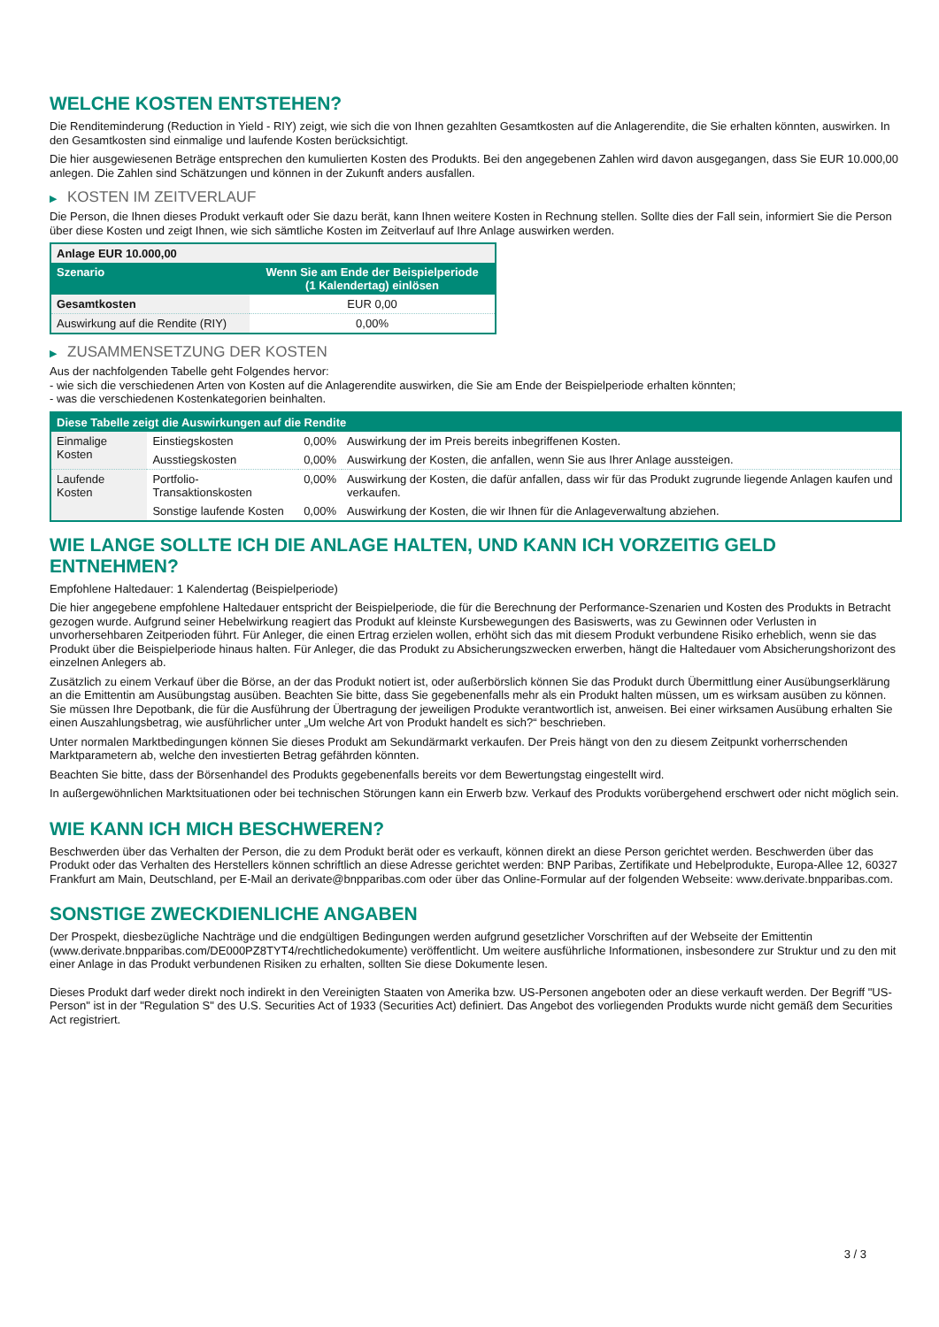WELCHE KOSTEN ENTSTEHEN?
Die Renditeminderung (Reduction in Yield - RIY) zeigt, wie sich die von Ihnen gezahlten Gesamtkosten auf die Anlagerendite, die Sie erhalten könnten, auswirken. In den Gesamtkosten sind einmalige und laufende Kosten berücksichtigt.
Die hier ausgewiesenen Beträge entsprechen den kumulierten Kosten des Produkts. Bei den angegebenen Zahlen wird davon ausgegangen, dass Sie EUR 10.000,00 anlegen. Die Zahlen sind Schätzungen und können in der Zukunft anders ausfallen.
▶ KOSTEN IM ZEITVERLAUF
Die Person, die Ihnen dieses Produkt verkauft oder Sie dazu berät, kann Ihnen weitere Kosten in Rechnung stellen. Sollte dies der Fall sein, informiert Sie die Person über diese Kosten und zeigt Ihnen, wie sich sämtliche Kosten im Zeitverlauf auf Ihre Anlage auswirken werden.
| Anlage EUR 10.000,00 | |
| --- | --- |
| Szenario | Wenn Sie am Ende der Beispielperiode (1 Kalendertag) einlösen |
| Gesamtkosten | EUR 0,00 |
| Auswirkung auf die Rendite (RIY) | 0,00% |
▶ ZUSAMMENSETZUNG DER KOSTEN
Aus der nachfolgenden Tabelle geht Folgendes hervor:
- wie sich die verschiedenen Arten von Kosten auf die Anlagerendite auswirken, die Sie am Ende der Beispielperiode erhalten könnten;
- was die verschiedenen Kostenkategorien beinhalten.
| Diese Tabelle zeigt die Auswirkungen auf die Rendite | | | |
| --- | --- | --- | --- |
| Einmalige Kosten | Einstiegskosten | 0,00% | Auswirkung der im Preis bereits inbegriffenen Kosten. |
| | Ausstiegskosten | 0,00% | Auswirkung der Kosten, die anfallen, wenn Sie aus Ihrer Anlage aussteigen. |
| Laufende Kosten | Portfolio-Transaktionskosten | 0,00% | Auswirkung der Kosten, die dafür anfallen, dass wir für das Produkt zugrunde liegende Anlagen kaufen und verkaufen. |
| | Sonstige laufende Kosten | 0,00% | Auswirkung der Kosten, die wir Ihnen für die Anlageverwaltung abziehen. |
WIE LANGE SOLLTE ICH DIE ANLAGE HALTEN, UND KANN ICH VORZEITIG GELD ENTNEHMEN?
Empfohlene Haltedauer: 1 Kalendertag (Beispielperiode)
Die hier angegebene empfohlene Haltedauer entspricht der Beispielperiode, die für die Berechnung der Performance-Szenarien und Kosten des Produkts in Betracht gezogen wurde. Aufgrund seiner Hebelwirkung reagiert das Produkt auf kleinste Kursbewegungen des Basiswerts, was zu Gewinnen oder Verlusten in unvorhersehbaren Zeitperioden führt. Für Anleger, die einen Ertrag erzielen wollen, erhöht sich das mit diesem Produkt verbundene Risiko erheblich, wenn sie das Produkt über die Beispielperiode hinaus halten. Für Anleger, die das Produkt zu Absicherungszwecken erwerben, hängt die Haltedauer vom Absicherungshorizont des einzelnen Anlegers ab.
Zusätzlich zu einem Verkauf über die Börse, an der das Produkt notiert ist, oder außerbörslich können Sie das Produkt durch Übermittlung einer Ausübungserklärung an die Emittentin am Ausübungstag ausüben. Beachten Sie bitte, dass Sie gegebenenfalls mehr als ein Produkt halten müssen, um es wirksam ausüben zu können. Sie müssen Ihre Depotbank, die für die Ausführung der Übertragung der jeweiligen Produkte verantwortlich ist, anweisen. Bei einer wirksamen Ausübung erhalten Sie einen Auszahlungsbetrag, wie ausführlicher unter „Um welche Art von Produkt handelt es sich?“ beschrieben.
Unter normalen Marktbedingungen können Sie dieses Produkt am Sekundärmarkt verkaufen. Der Preis hängt von den zu diesem Zeitpunkt vorherrschenden Marktparametern ab, welche den investierten Betrag gefährden könnten.
Beachten Sie bitte, dass der Börsenhandel des Produkts gegebenenfalls bereits vor dem Bewertungstag eingestellt wird.
In außergewöhnlichen Marktsituationen oder bei technischen Störungen kann ein Erwerb bzw. Verkauf des Produkts vorübergehend erschwert oder nicht möglich sein.
WIE KANN ICH MICH BESCHWEREN?
Beschwerden über das Verhalten der Person, die zu dem Produkt berät oder es verkauft, können direkt an diese Person gerichtet werden. Beschwerden über das Produkt oder das Verhalten des Herstellers können schriftlich an diese Adresse gerichtet werden: BNP Paribas, Zertifikate und Hebelprodukte, Europa-Allee 12, 60327 Frankfurt am Main, Deutschland, per E-Mail an derivate@bnpparibas.com oder über das Online-Formular auf der folgenden Webseite: www.derivate.bnpparibas.com.
SONSTIGE ZWECKDIENLICHE ANGABEN
Der Prospekt, diesbezügliche Nachträge und die endgültigen Bedingungen werden aufgrund gesetzlicher Vorschriften auf der Webseite der Emittentin (www.derivate.bnpparibas.com/DE000PZ8TYT4/rechtlichedokumente) veröffentlicht. Um weitere ausführliche Informationen, insbesondere zur Struktur und zu den mit einer Anlage in das Produkt verbundenen Risiken zu erhalten, sollten Sie diese Dokumente lesen.
Dieses Produkt darf weder direkt noch indirekt in den Vereinigten Staaten von Amerika bzw. US-Personen angeboten oder an diese verkauft werden. Der Begriff "US-Person" ist in der "Regulation S" des U.S. Securities Act of 1933 (Securities Act) definiert. Das Angebot des vorliegenden Produkts wurde nicht gemäß dem Securities Act registriert.
3 / 3